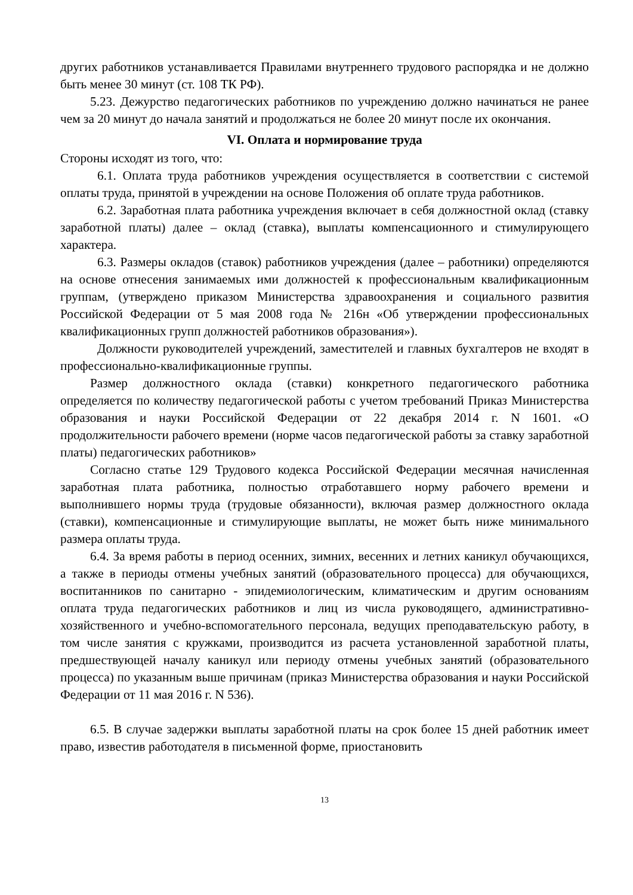других работников устанавливается Правилами внутреннего трудового распорядка и не должно быть менее 30 минут (ст. 108 ТК РФ).
5.23. Дежурство педагогических работников по учреждению должно начинаться не ранее чем за 20 минут до начала занятий и продолжаться не более 20 минут после их окончания.
VI. Оплата и нормирование труда
Стороны исходят из того, что:
6.1. Оплата труда работников учреждения осуществляется в соответствии с системой оплаты труда, принятой в учреждении на основе Положения об оплате труда работников.
6.2. Заработная плата работника учреждения включает в себя должностной оклад (ставку заработной платы) далее – оклад (ставка), выплаты компенсационного и стимулирующего характера.
6.3. Размеры окладов (ставок) работников учреждения (далее – работники) определяются на основе отнесения занимаемых ими должностей к профессиональным квалификационным группам, (утверждено приказом Министерства здравоохранения и социального развития Российской Федерации от 5 мая 2008 года № 216н «Об утверждении профессиональных квалификационных групп должностей работников образования»).
Должности руководителей учреждений, заместителей и главных бухгалтеров не входят в профессионально-квалификационные группы.
Размер должностного оклада (ставки) конкретного педагогического работника определяется по количеству педагогической работы с учетом требований Приказ Министерства образования и науки Российской Федерации от 22 декабря 2014 г. N 1601. «О продолжительности рабочего времени (норме часов педагогической работы за ставку заработной платы) педагогических работников»
Согласно статье 129 Трудового кодекса Российской Федерации месячная начисленная заработная плата работника, полностью отработавшего норму рабочего времени и выполнившего нормы труда (трудовые обязанности), включая размер должностного оклада (ставки), компенсационные и стимулирующие выплаты, не может быть ниже минимального размера оплаты труда.
6.4. За время работы в период осенних, зимних, весенних и летних каникул обучающихся, а также в периоды отмены учебных занятий (образовательного процесса) для обучающихся, воспитанников по санитарно - эпидемиологическим, климатическим и другим основаниям оплата труда педагогических работников и лиц из числа руководящего, административно-хозяйственного и учебно-вспомогательного персонала, ведущих преподавательскую работу, в том числе занятия с кружками, производится из расчета установленной заработной платы, предшествующей началу каникул или периоду отмены учебных занятий (образовательного процесса) по указанным выше причинам (приказ Министерства образования и науки Российской Федерации от 11 мая 2016 г. N 536).
6.5. В случае задержки выплаты заработной платы на срок более 15 дней работник имеет право, известив работодателя в письменной форме, приостановить
13